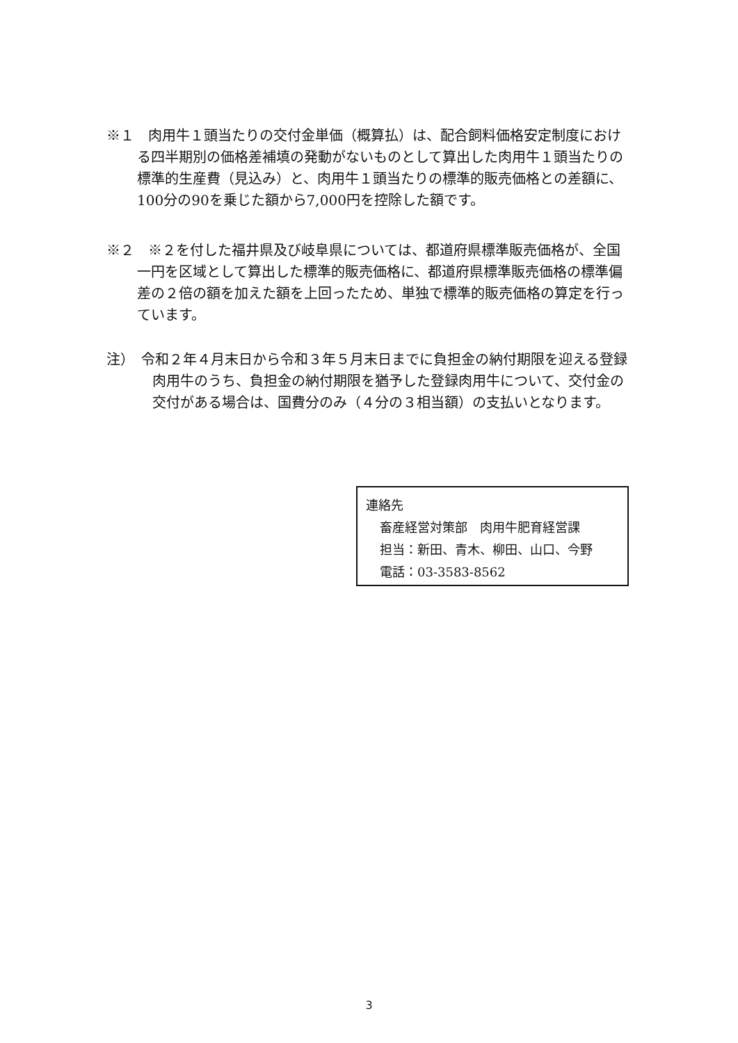※１　肉用牛１頭当たりの交付金単価（概算払）は、配合飼料価格安定制度における四半期別の価格差補填の発動がないものとして算出した肉用牛１頭当たりの標準的生産費（見込み）と、肉用牛１頭当たりの標準的販売価格との差額に、100分の90を乗じた額から7,000円を控除した額です。
※２　※２を付した福井県及び岐阜県については、都道府県標準販売価格が、全国一円を区域として算出した標準的販売価格に、都道府県標準販売価格の標準偏差の２倍の額を加えた額を上回ったため、単独で標準的販売価格の算定を行っています。
注）　令和２年４月末日から令和３年５月末日までに負担金の納付期限を迎える登録肉用牛のうち、負担金の納付期限を猶予した登録肉用牛について、交付金の交付がある場合は、国費分のみ（４分の３相当額）の支払いとなります。
連絡先
畜産経営対策部　肉用牛肥育経営課
担当：新田、青木、柳田、山口、今野
電話：03-3583-8562
3